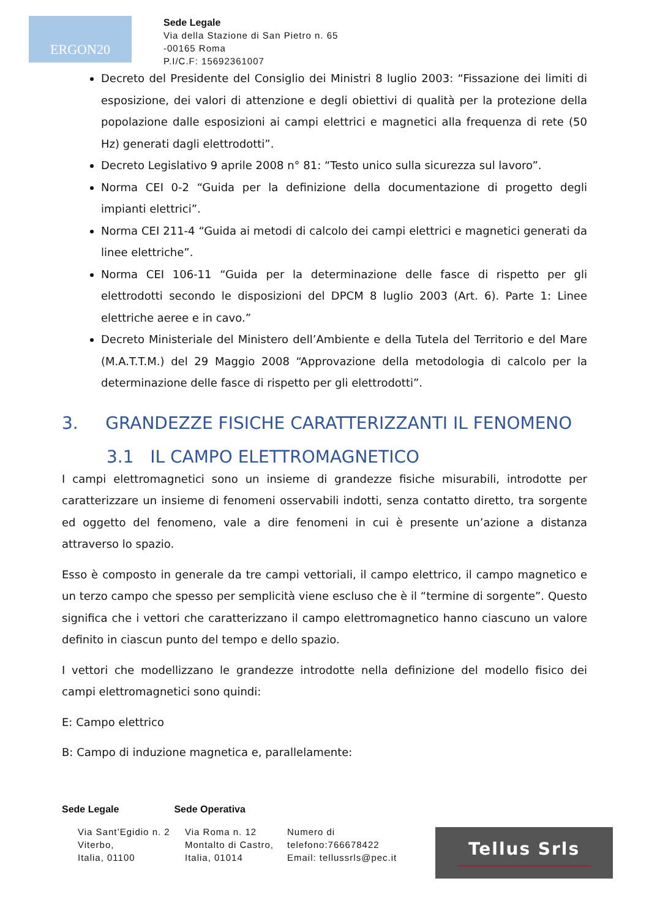ERGON20
Sede Legale
Via della Stazione di San Pietro n. 65
-00165 Roma
P.I/C.F: 15692361007
Decreto del Presidente del Consiglio dei Ministri 8 luglio 2003: “Fissazione dei limiti di esposizione, dei valori di attenzione e degli obiettivi di qualità per la protezione della popolazione dalle esposizioni ai campi elettrici e magnetici alla frequenza di rete (50 Hz) generati dagli elettrodotti”.
Decreto Legislativo 9 aprile 2008 n° 81: “Testo unico sulla sicurezza sul lavoro”.
Norma CEI 0-2 “Guida per la definizione della documentazione di progetto degli impianti elettrici”.
Norma CEI 211-4 “Guida ai metodi di calcolo dei campi elettrici e magnetici generati da linee elettriche”.
Norma CEI 106-11 “Guida per la determinazione delle fasce di rispetto per gli elettrodotti secondo le disposizioni del DPCM 8 luglio 2003 (Art. 6). Parte 1: Linee elettriche aeree e in cavo.”
Decreto Ministeriale del Ministero dell’Ambiente e della Tutela del Territorio e del Mare (M.A.T.T.M.) del 29 Maggio 2008 “Approvazione della metodologia di calcolo per la determinazione delle fasce di rispetto per gli elettrodotti”.
3. GRANDEZZE FISICHE CARATTERIZZANTI IL FENOMENO
3.1 IL CAMPO ELETTROMAGNETICO
I campi elettromagnetici sono un insieme di grandezze fisiche misurabili, introdotte per caratterizzare un insieme di fenomeni osservabili indotti, senza contatto diretto, tra sorgente ed oggetto del fenomeno, vale a dire fenomeni in cui è presente un’azione a distanza attraverso lo spazio.
Esso è composto in generale da tre campi vettoriali, il campo elettrico, il campo magnetico e un terzo campo che spesso per semplicità viene escluso che è il “termine di sorgente”. Questo significa che i vettori che caratterizzano il campo elettromagnetico hanno ciascuno un valore definito in ciascun punto del tempo e dello spazio.
I vettori che modellizzano le grandezze introdotte nella definizione del modello fisico dei campi elettromagnetici sono quindi:
E: Campo elettrico
B: Campo di induzione magnetica e, parallelamente:
Sede Legale Sede Operativa
Via Sant’Egidio n. 2
Viterbo,
Italia, 01100
Via Roma n. 12
Montalto di Castro,
Italia, 01014
Numero di
telefono:766678422
Email: tellussrls@pec.it
Tellus Srls